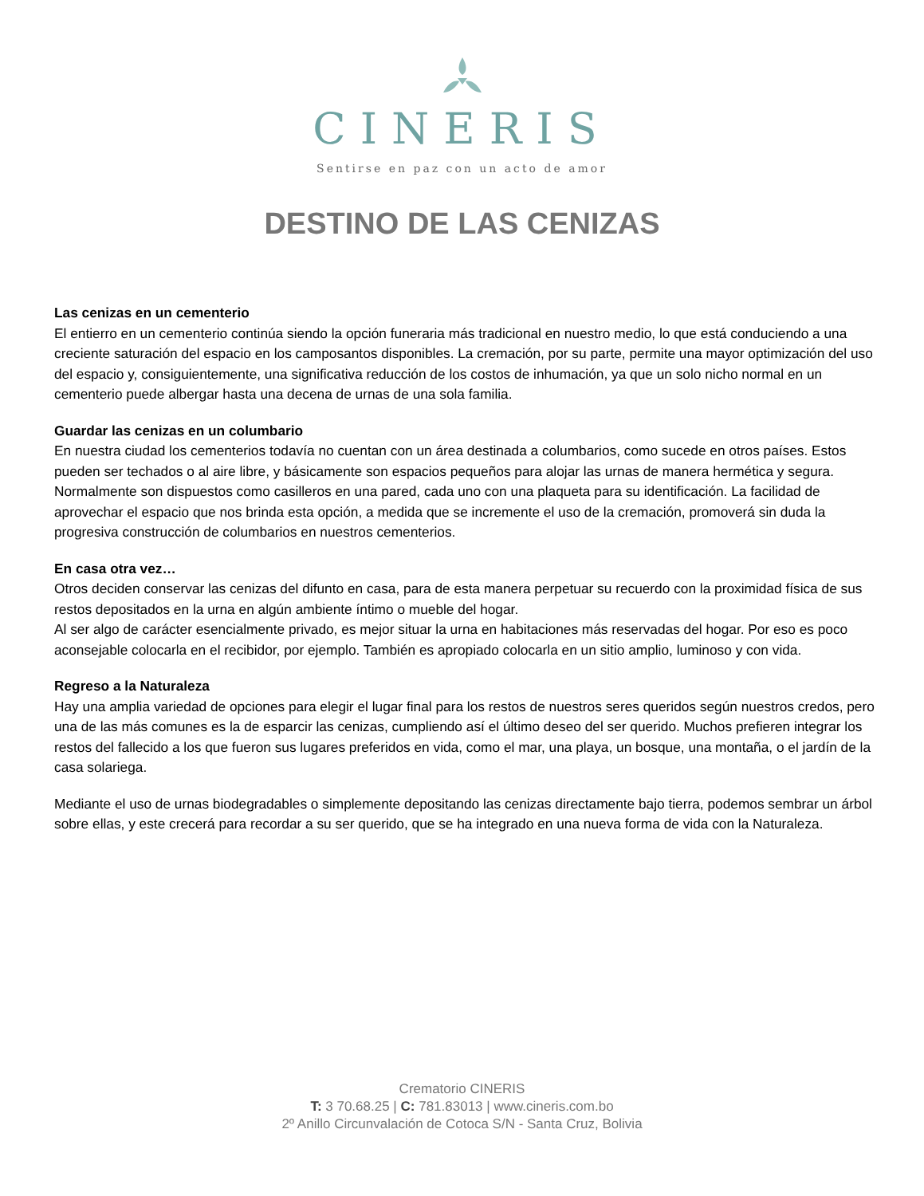CINERIS
Sentirse en paz con un acto de amor
DESTINO DE LAS CENIZAS
Las cenizas en un cementerio
El entierro en un cementerio continúa siendo la opción funeraria más tradicional en nuestro medio, lo que está conduciendo a una creciente saturación del espacio en los camposantos disponibles. La cremación, por su parte, permite una mayor optimización del uso del espacio y, consiguientemente, una significativa reducción de los costos de inhumación, ya que un solo nicho normal en un cementerio puede albergar hasta una decena de urnas de una sola familia.
Guardar las cenizas en un columbario
En nuestra ciudad los cementerios todavía no cuentan con un área destinada a columbarios, como sucede en otros países. Estos pueden ser techados o al aire libre, y básicamente son espacios pequeños para alojar las urnas de manera hermética y segura. Normalmente son dispuestos como casilleros en una pared, cada uno con una plaqueta para su identificación. La facilidad de aprovechar el espacio que nos brinda esta opción, a medida que se incremente el uso de la cremación, promoverá sin duda la progresiva construcción de columbarios en nuestros cementerios.
En casa otra vez…
Otros deciden conservar las cenizas del difunto en casa, para de esta manera perpetuar su recuerdo con la proximidad física de sus restos depositados en la urna en algún ambiente íntimo o mueble del hogar.
Al ser algo de carácter esencialmente privado, es mejor situar la urna en habitaciones más reservadas del hogar. Por eso es poco aconsejable colocarla en el recibidor, por ejemplo. También es apropiado colocarla en un sitio amplio, luminoso y con vida.
Regreso a la Naturaleza
Hay una amplia variedad de opciones para elegir el lugar final para los restos de nuestros seres queridos según nuestros credos, pero una de las más comunes es la de esparcir las cenizas, cumpliendo así el último deseo del ser querido. Muchos prefieren integrar los restos del fallecido a los que fueron sus lugares preferidos en vida, como el mar, una playa, un bosque, una montaña, o el jardín de la casa solariega.
Mediante el uso de urnas biodegradables o simplemente depositando las cenizas directamente bajo tierra, podemos sembrar un árbol sobre ellas, y este crecerá para recordar a su ser querido, que se ha integrado en una nueva forma de vida con la Naturaleza.
Crematorio CINERIS
T: 3 70.68.25 | C: 781.83013 | www.cineris.com.bo
2º Anillo Circunvalación de Cotoca S/N - Santa Cruz, Bolivia